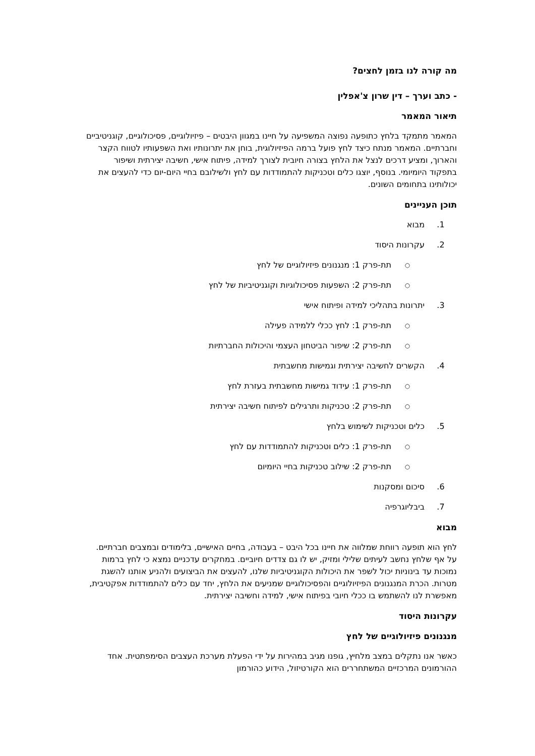מה קורה לנו בזמן לחצים?
- כתב וערך – דין שרון צ'אפלין
תיאור המאמר
המאמר מתמקד בלחץ כתופעה נפוצה המשפיעה על חיינו במגוון היבטים – פיזיולוגיים, פסיכולוגיים, קוגניטיביים וחברתיים. המאמר מנתח כיצד לחץ פועל ברמה הפיזיולוגית, בוחן את יתרונותיו ואת השפעותיו לטווח הקצר והארוך, ומציע דרכים לנצל את הלחץ בצורה חיובית לצורך למידה, פיתוח אישי, חשיבה יצירתית ושיפור בתפקוד היומיומי. בנוסף, יוצגו כלים וטכניקות להתמודדות עם לחץ ולשילובם בחיי היום-יום כדי להעצים את יכולותינו בתחומים השונים.
תוכן העניינים
1. מבוא
2. עקרונות היסוד
○ תת-פרק 1: מנגנונים פיזיולוגיים של לחץ
○ תת-פרק 2: השפעות פסיכולוגיות וקוגניטיביות של לחץ
3. יתרונות בתהליכי למידה ופיתוח אישי
○ תת-פרק 1: לחץ ככלי ללמידה פעילה
○ תת-פרק 2: שיפור הביטחון העצמי והיכולות החברתיות
4. הקשרים לחשיבה יצירתית וגמישות מחשבתית
○ תת-פרק 1: עידוד גמישות מחשבתית בעזרת לחץ
○ תת-פרק 2: טכניקות ותרגילים לפיתוח חשיבה יצירתית
5. כלים וטכניקות לשימוש בלחץ
○ תת-פרק 1: כלים וטכניקות להתמודדות עם לחץ
○ תת-פרק 2: שילוב טכניקות בחיי היומיום
6. סיכום ומסקנות
7. ביבליוגרפיה
מבוא
לחץ הוא תופעה רווחת שמלווה את חיינו בכל היבט – בעבודה, בחיים האישיים, בלימודים ובמצבים חברתיים. על אף שלחץ נחשב לעיתים שלילי ומזיק, יש לו גם צדדים חיוביים. במחקרים עדכניים נמצא כי לחץ ברמות נמוכות עד בינוניות יכול לשפר את היכולות הקוגניטיביות שלנו, להעצים את הביצועים ולהניע אותנו להשגת מטרות. הכרת המנגנונים הפיזיולוגיים והפסיכולוגיים שמניעים את הלחץ, יחד עם כלים להתמודדות אפקטיבית, מאפשרת לנו להשתמש בו ככלי חיובי בפיתוח אישי, למידה וחשיבה יצירתית.
עקרונות היסוד
מנגנונים פיזיולוגיים של לחץ
כאשר אנו נתקלים במצב מלחיץ, גופנו מגיב במהירות על ידי הפעלת מערכת העצבים הסימפתטית. אחד ההורמונים המרכזיים המשתחררים הוא הקורטיזול, הידוע כהורמון